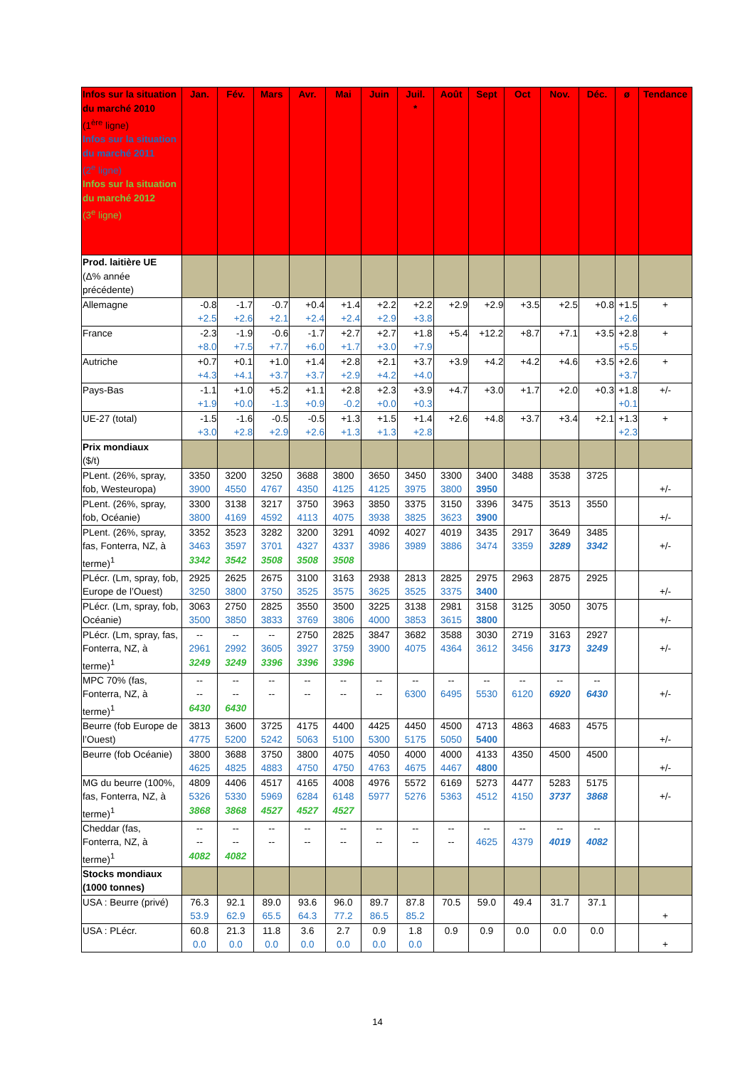| Infos sur la situation du marché 2010 (1<sup>ère</sup> ligne) Infos sur la situation du marché 2011 (2<sup>e</sup> ligne) Infos sur la situation du marché 2012 (3<sup>e</sup> ligne) | Jan. | Fév. | Mars | Avr. | Mai | Juin | Juil. * | Août | Sept | Oct | Nov. | Déc. | ø | Tendance |
| --- | --- | --- | --- | --- | --- | --- | --- | --- | --- | --- | --- | --- | --- | --- |
| Prod. laitière UE (Δ% année précédente) | | | | | | | | | | | | | | |
| Allemagne | -0.8 +2.5 | -1.7 +2.6 | -0.7 +2.1 | +0.4 +2.4 | +1.4 +2.4 | +2.2 +2.9 | +2.2 +3.8 | +2.9 | +2.9 | +3.5 | +2.5 | +0.8 | +1.5 +2.6 | + |
| France | -2.3 +8.0 | -1.9 +7.5 | -0.6 +7.7 | -1.7 +6.0 | +2.7 +1.7 | +2.7 +3.0 | +1.8 +7.9 | +5.4 | +12.2 | +8.7 | +7.1 | +3.5 | +2.8 +5.5 | + |
| Autriche | +0.7 +4.3 | +0.1 +4.1 | +1.0 +3.7 | +1.4 +3.7 | +2.8 +2.9 | +2.1 +4.2 | +3.7 +4.0 | +3.9 | +4.2 | +4.2 | +4.6 | +3.5 | +2.6 +3.7 | + |
| Pays-Bas | -1.1 +1.9 | +1.0 +0.0 | +5.2 -1.3 | +1.1 +0.9 | +2.8 -0.2 | +2.3 +0.0 | +3.9 +0.3 | +4.7 | +3.0 | +1.7 | +2.0 | +0.3 | +1.8 +0.1 | +/- |
| UE-27 (total) | -1.5 +3.0 | -1.6 +2.8 | -0.5 +2.9 | -0.5 +2.6 | +1.3 +1.3 | +1.5 +1.3 | +1.4 +2.8 | +2.6 | +4.8 | +3.7 | +3.4 | +2.1 | +1.3 +2.3 | + |
| Prix mondiaux ($/t) | | | | | | | | | | | | | | |
| PLent. (26%, spray, fob, Westeuropa) | 3350 3900 | 3200 4550 | 3250 4767 | 3688 4350 | 3800 4125 | 3650 4125 | 3450 3975 | 3300 3800 | 3400 3950 | 3488 | 3538 | 3725 | | +/- |
| PLent. (26%, spray, fob, Océanie) | 3300 3800 | 3138 4169 | 3217 4592 | 3750 4113 | 3963 4075 | 3850 3938 | 3375 3825 | 3150 3623 | 3396 3900 | 3475 | 3513 | 3550 | | +/- |
| PLent. (26%, spray, fas, Fonterra, NZ, à terme)<sup>1</sup> | 3352 3463 3342 | 3523 3597 3542 | 3282 3701 3508 | 3200 4327 3508 | 3291 4337 3508 | 4092 3986 | 4027 3989 | 4019 3886 | 3435 3474 | 2917 3359 | 3649 3289 | 3485 3342 | | +/- |
| PLécr. (Lm, spray, fob, Europe de l’Ouest) | 2925 3250 | 2625 3800 | 2675 3750 | 3100 3525 | 3163 3575 | 2938 3625 | 2813 3525 | 2825 3375 | 2975 3400 | 2963 | 2875 | 2925 | | +/- |
| PLécr. (Lm, spray, fob, Océanie) | 3063 3500 | 2750 3850 | 2825 3833 | 3550 3769 | 3500 3806 | 3225 4000 | 3138 3853 | 2981 3615 | 3158 3800 | 3125 | 3050 | 3075 | | +/- |
| PLécr. (Lm, spray, fas, Fonterra, NZ, à terme)<sup>1</sup> | -- 2961 3249 | -- 2992 3249 | -- 3605 3396 | 2750 3927 3396 | 2825 3759 3396 | 3847 3900 | 3682 4075 | 3588 4364 | 3030 3612 | 2719 3456 | 3163 3173 | 2927 3249 | | +/- |
| MPC 70% (fas, Fonterra, NZ, à terme)<sup>1</sup> | -- -- 6430 | -- -- 6430 | -- -- | -- -- | -- -- | -- -- | -- 6300 | -- 6495 | -- 5530 | -- 6120 | -- 6920 | -- 6430 | | +/- |
| Beurre (fob Europe de l’Ouest) | 3813 4775 | 3600 5200 | 3725 5242 | 4175 5063 | 4400 5100 | 4425 5300 | 4450 5175 | 4500 5050 | 4713 5400 | 4863 | 4683 | 4575 | | +/- |
| Beurre (fob Océanie) | 3800 4625 | 3688 4825 | 3750 4883 | 3800 4750 | 4075 4750 | 4050 4763 | 4000 4675 | 4000 4467 | 4133 4800 | 4350 | 4500 | 4500 | | +/- |
| MG du beurre (100%, fas, Fonterra, NZ, à terme)<sup>1</sup> | 4809 5326 3868 | 4406 5330 3868 | 4517 5969 4527 | 4165 6284 4527 | 4008 6148 4527 | 4976 5977 | 5572 5276 | 6169 5363 | 5273 4512 | 4477 4150 | 5283 3737 | 5175 3868 | | +/- |
| Cheddar (fas, Fonterra, NZ, à terme)<sup>1</sup> | -- -- 4082 | -- -- 4082 | -- -- | -- -- | -- -- | -- -- | -- -- | -- -- | -- 4625 | -- 4379 | -- 4019 | -- 4082 | | |
| Stocks mondiaux (1000 tonnes) | | | | | | | | | | | | | | |
| USA : Beurre (privé) | 76.3 53.9 | 92.1 62.9 | 89.0 65.5 | 93.6 64.3 | 96.0 77.2 | 89.7 86.5 | 87.8 85.2 | 70.5 | 59.0 | 49.4 | 31.7 | 37.1 | | + |
| USA : PLécr. | 60.8 0.0 | 21.3 0.0 | 11.8 0.0 | 3.6 0.0 | 2.7 0.0 | 0.9 0.0 | 1.8 0.0 | 0.9 | 0.9 | 0.0 | 0.0 | 0.0 | | + |
14